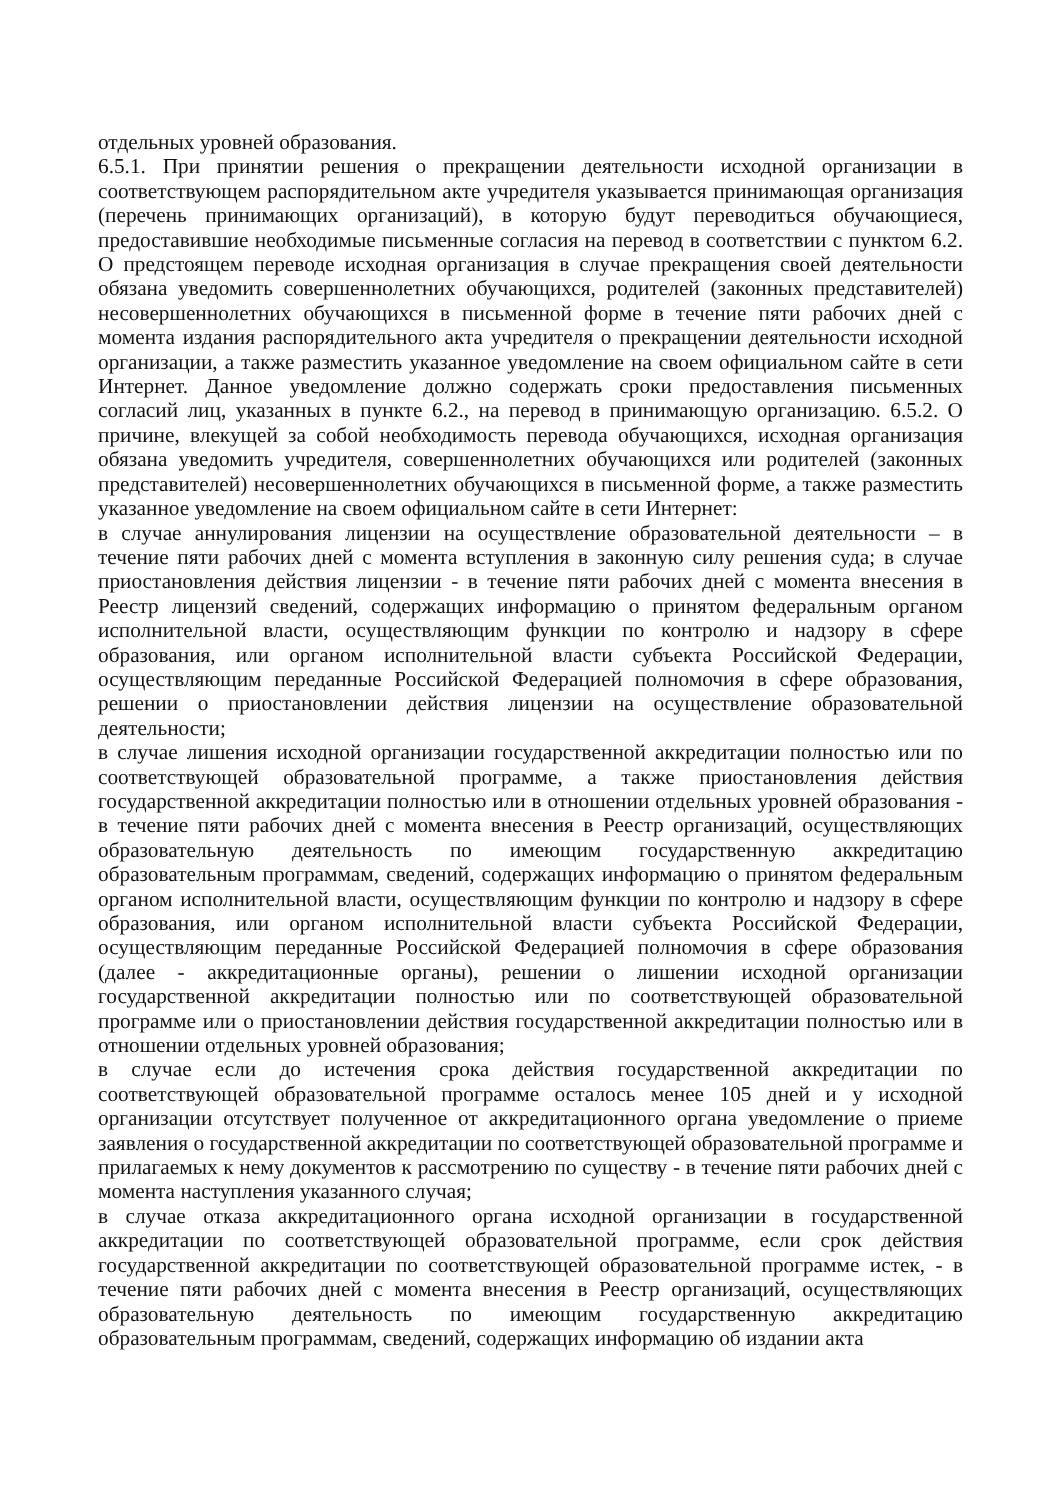отдельных уровней образования.
6.5.1. При принятии решения о прекращении деятельности исходной организации в соответствующем распорядительном акте учредителя указывается принимающая организация (перечень принимающих организаций), в которую будут переводиться обучающиеся, предоставившие необходимые письменные согласия на перевод в соответствии с пунктом 6.2. О предстоящем переводе исходная организация в случае прекращения своей деятельности обязана уведомить совершеннолетних обучающихся, родителей (законных представителей) несовершеннолетних обучающихся в письменной форме в течение пяти рабочих дней с момента издания распорядительного акта учредителя о прекращении деятельности исходной организации, а также разместить указанное уведомление на своем официальном сайте в сети Интернет. Данное уведомление должно содержать сроки предоставления письменных согласий лиц, указанных в пункте 6.2., на перевод в принимающую организацию. 6.5.2. О причине, влекущей за собой необходимость перевода обучающихся, исходная организация обязана уведомить учредителя, совершеннолетних обучающихся или родителей (законных представителей) несовершеннолетних обучающихся в письменной форме, а также разместить указанное уведомление на своем официальном сайте в сети Интернет:
в случае аннулирования лицензии на осуществление образовательной деятельности – в течение пяти рабочих дней с момента вступления в законную силу решения суда; в случае приостановления действия лицензии - в течение пяти рабочих дней с момента внесения в Реестр лицензий сведений, содержащих информацию о принятом федеральным органом исполнительной власти, осуществляющим функции по контролю и надзору в сфере образования, или органом исполнительной власти субъекта Российской Федерации, осуществляющим переданные Российской Федерацией полномочия в сфере образования, решении о приостановлении действия лицензии на осуществление образовательной деятельности;
в случае лишения исходной организации государственной аккредитации полностью или по соответствующей образовательной программе, а также приостановления действия государственной аккредитации полностью или в отношении отдельных уровней образования - в течение пяти рабочих дней с момента внесения в Реестр организаций, осуществляющих образовательную деятельность по имеющим государственную аккредитацию образовательным программам, сведений, содержащих информацию о принятом федеральным органом исполнительной власти, осуществляющим функции по контролю и надзору в сфере образования, или органом исполнительной власти субъекта Российской Федерации, осуществляющим переданные Российской Федерацией полномочия в сфере образования (далее - аккредитационные органы), решении о лишении исходной организации государственной аккредитации полностью или по соответствующей образовательной программе или о приостановлении действия государственной аккредитации полностью или в отношении отдельных уровней образования;
в случае если до истечения срока действия государственной аккредитации по соответствующей образовательной программе осталось менее 105 дней и у исходной организации отсутствует полученное от аккредитационного органа уведомление о приеме заявления о государственной аккредитации по соответствующей образовательной программе и прилагаемых к нему документов к рассмотрению по существу - в течение пяти рабочих дней с момента наступления указанного случая;
в случае отказа аккредитационного органа исходной организации в государственной аккредитации по соответствующей образовательной программе, если срок действия государственной аккредитации по соответствующей образовательной программе истек, - в течение пяти рабочих дней с момента внесения в Реестр организаций, осуществляющих образовательную деятельность по имеющим государственную аккредитацию образовательным программам, сведений, содержащих информацию об издании акта